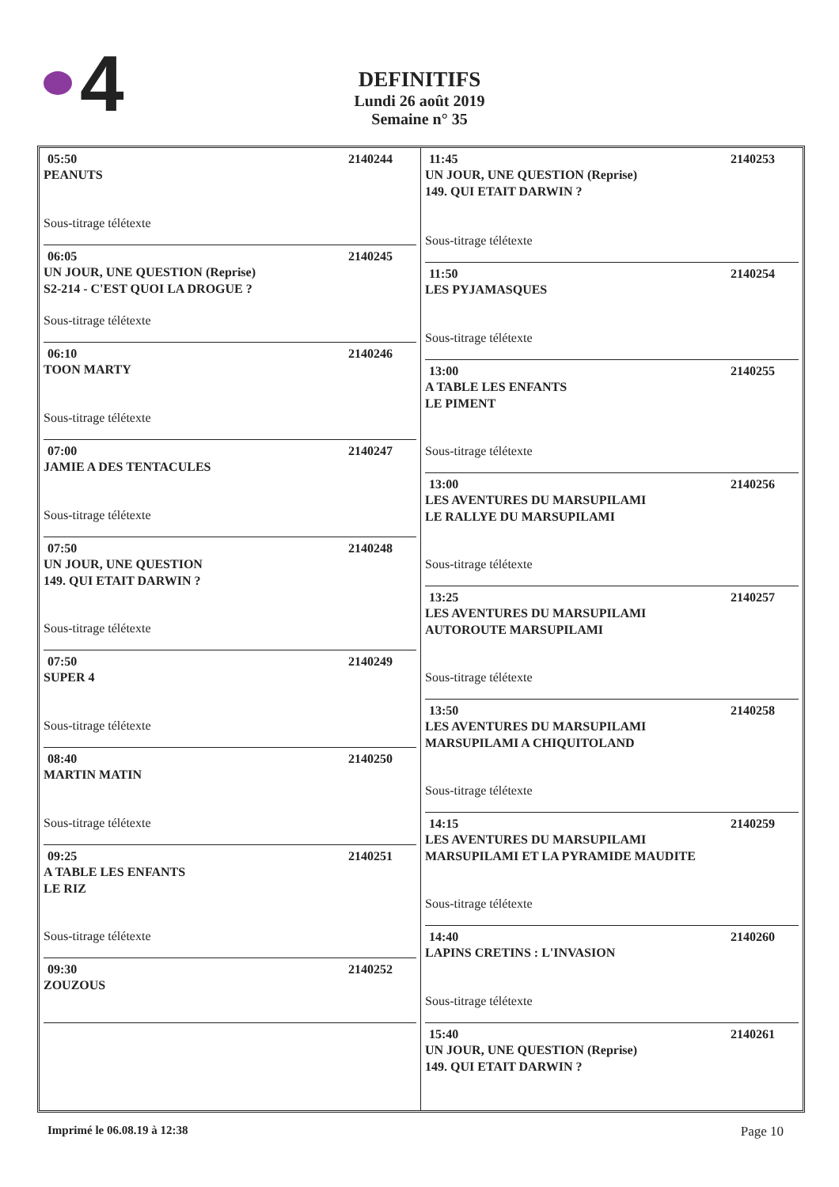4
DEFINITIFS
Lundi 26 août 2019
Semaine n° 35
05:50 2140244
PEANUTS
Sous-titrage télétexte
06:05 2140245
UN JOUR, UNE QUESTION (Reprise)
S2-214 - C'EST QUOI LA DROGUE ?
Sous-titrage télétexte
06:10 2140246
TOON MARTY
Sous-titrage télétexte
07:00 2140247
JAMIE A DES TENTACULES
Sous-titrage télétexte
07:50 2140248
UN JOUR, UNE QUESTION
149. QUI ETAIT DARWIN ?
Sous-titrage télétexte
07:50 2140249
SUPER 4
Sous-titrage télétexte
08:40 2140250
MARTIN MATIN
Sous-titrage télétexte
09:25 2140251
A TABLE LES ENFANTS
LE RIZ
Sous-titrage télétexte
09:30 2140252
ZOUZOUS
11:45 2140253
UN JOUR, UNE QUESTION (Reprise)
149. QUI ETAIT DARWIN ?
Sous-titrage télétexte
11:50 2140254
LES PYJAMASQUES
Sous-titrage télétexte
13:00 2140255
A TABLE LES ENFANTS
LE PIMENT
Sous-titrage télétexte
13:00 2140256
LES AVENTURES DU MARSUPILAMI
LE RALLYE DU MARSUPILAMI
Sous-titrage télétexte
13:25 2140257
LES AVENTURES DU MARSUPILAMI
AUTOROUTE MARSUPILAMI
Sous-titrage télétexte
13:50 2140258
LES AVENTURES DU MARSUPILAMI
MARSUPILAMI A CHIQUITOLAND
Sous-titrage télétexte
14:15 2140259
LES AVENTURES DU MARSUPILAMI
MARSUPILAMI ET LA PYRAMIDE MAUDITE
Sous-titrage télétexte
14:40 2140260
LAPINS CRETINS : L'INVASION
Sous-titrage télétexte
15:40 2140261
UN JOUR, UNE QUESTION (Reprise)
149. QUI ETAIT DARWIN ?
Imprimé le 06.08.19 à 12:38 Page 10